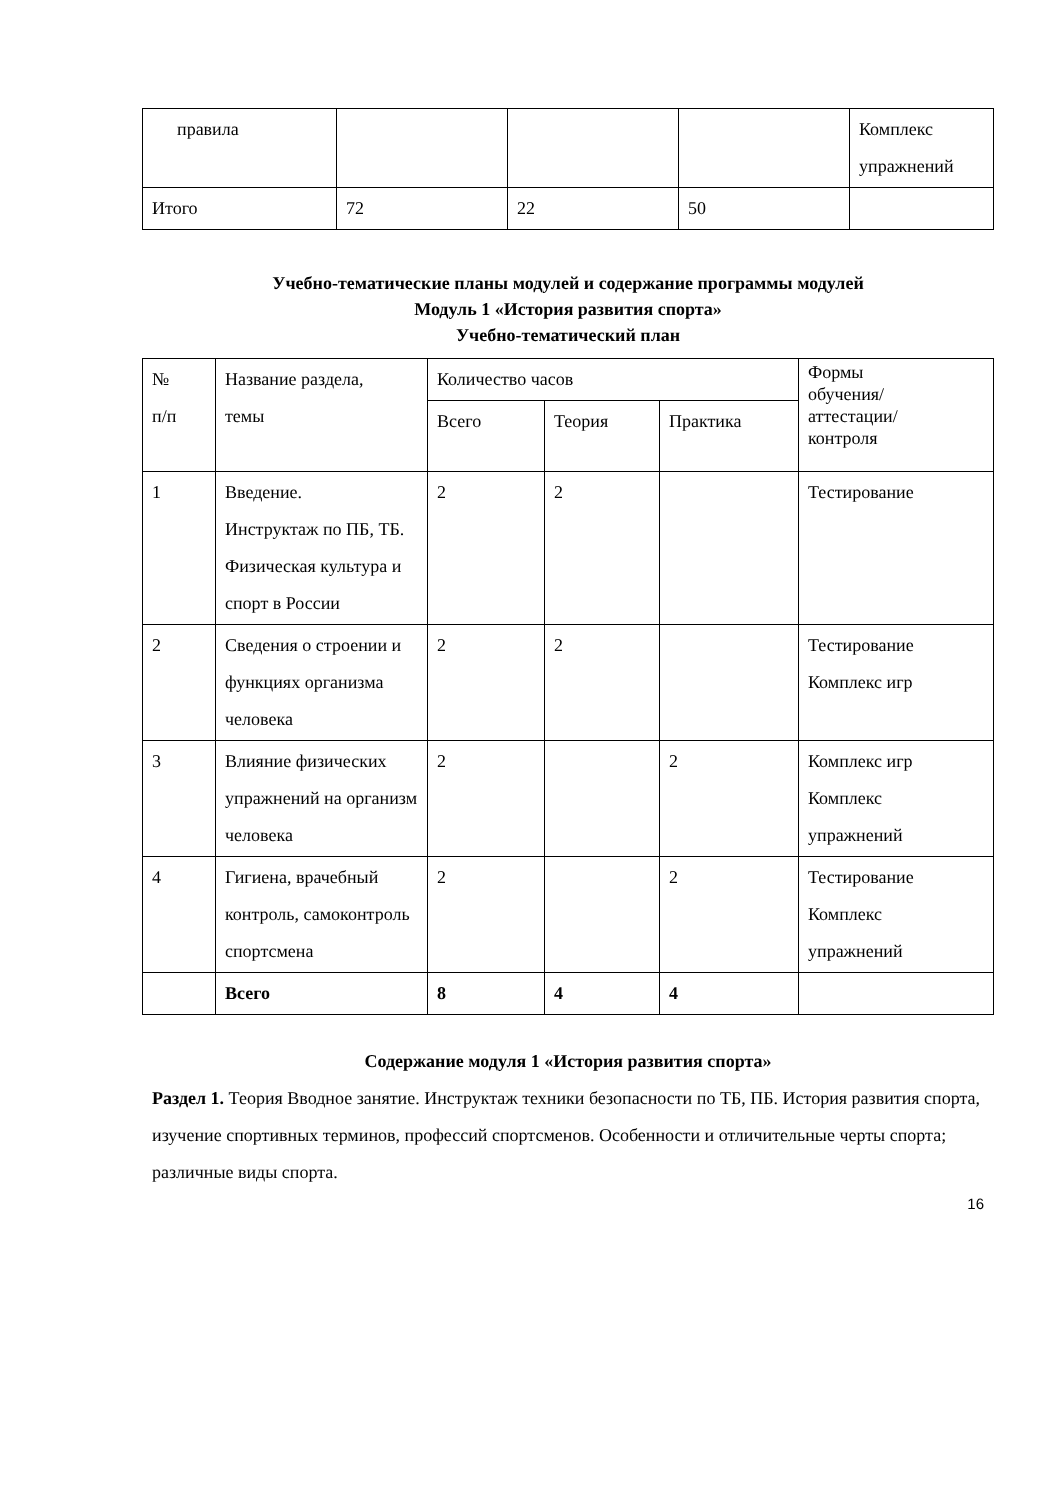| правила | | | | Комплекс упражнений |
| Итого | 72 | 22 | 50 | |
Учебно-тематические планы модулей и содержание программы модулей
Модуль 1 «История развития спорта»
Учебно-тематический план
| № п/п | Название раздела, темы | Количество часов | | | Формы обучения/ аттестации/ контроля |
| --- | --- | --- | --- | --- | --- |
| | | Всего | Теория | Практика | |
| 1 | Введение. Инструктаж по ПБ, ТБ. Физическая культура и спорт в России | 2 | 2 | | Тестирование |
| 2 | Сведения о строении и функциях организма человека | 2 | 2 | | Тестирование Комплекс игр |
| 3 | Влияние физических упражнений на организм человека | 2 | | 2 | Комплекс игр Комплекс упражнений |
| 4 | Гигиена, врачебный контроль, самоконтроль спортсмена | 2 | | 2 | Тестирование Комплекс упражнений |
| | Всего | 8 | 4 | 4 | |
Содержание модуля 1 «История развития спорта»
Раздел 1. Теория Вводное занятие. Инструктаж техники безопасности по ТБ, ПБ. История развития спорта, изучение спортивных терминов, профессий спортсменов. Особенности и отличительные черты спорта; различные виды спорта.
16